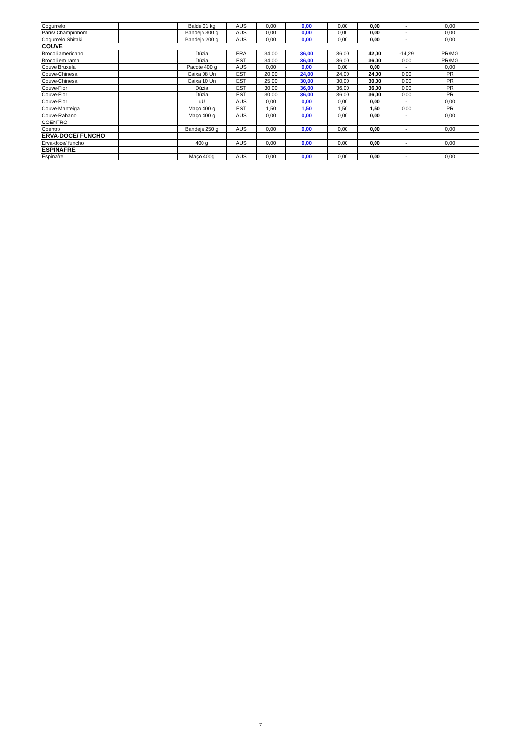| Cogumelo | | Balde 01 kg | AUS | 0,00 | 0,00 | 0,00 | 0,00 | - | 0,00 |
| Paris/ Champinhom | | Bandeja 300 g | AUS | 0,00 | 0,00 | 0,00 | 0,00 | - | 0,00 |
| Cogumelo Shitaki | | Bandeja 200 g | AUS | 0,00 | 0,00 | 0,00 | 0,00 | - | 0,00 |
| COUVE | | | | | | | | | |
| Brocoli americano | | Dúzia | FRA | 34,00 | 36,00 | 36,00 | 42,00 | -14,29 | PR/MG |
| Brocoli em rama | | Dúzia | EST | 34,00 | 36,00 | 36,00 | 36,00 | 0,00 | PR/MG |
| Couve Bruxela | | Pacote 400 g | AUS | 0,00 | 0,00 | 0,00 | 0,00 | - | 0,00 |
| Couve-Chinesa | | Caixa 08 Un | EST | 20,00 | 24,00 | 24,00 | 24,00 | 0,00 | PR |
| Couve-Chinesa | | Caixa 10 Un | EST | 25,00 | 30,00 | 30,00 | 30,00 | 0,00 | PR |
| Couve-Flor | | Dúzia | EST | 30,00 | 36,00 | 36,00 | 36,00 | 0,00 | PR |
| Couve-Flor | | Dúzia | EST | 30,00 | 36,00 | 36,00 | 36,00 | 0,00 | PR |
| Couve-Flor | | uU | AUS | 0,00 | 0,00 | 0,00 | 0,00 | - | 0,00 |
| Couve-Manteiga | | Maço 400 g | EST | 1,50 | 1,50 | 1,50 | 1,50 | 0,00 | PR |
| Couve-Rabano | | Maço 400 g | AUS | 0,00 | 0,00 | 0,00 | 0,00 | - | 0,00 |
| COENTRO | | | | | | | | | |
| Coentro | | Bandeja 250 g | AUS | 0,00 | 0,00 | 0,00 | 0,00 | - | 0,00 |
| ERVA-DOCE/ FUNCHO | | | | | | | | | |
| Erva-doce/ funcho | | 400 g | AUS | 0,00 | 0,00 | 0,00 | 0,00 | - | 0,00 |
| ESPINAFRE | | | | | | | | | |
| Espinafre | | Maço 400g | AUS | 0,00 | 0,00 | 0,00 | 0,00 | - | 0,00 |
7